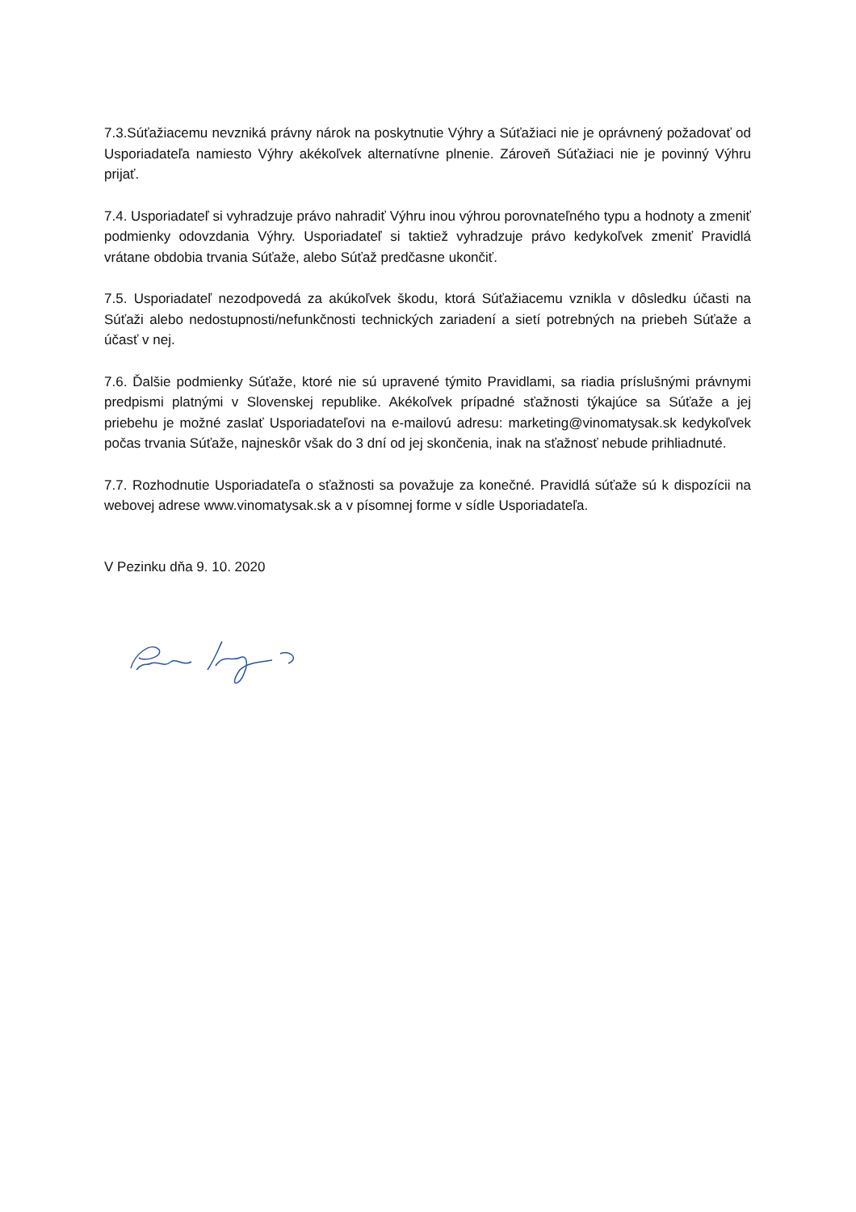7.3.Súťažiacemu nevzniká právny nárok na poskytnutie Výhry a Súťažiaci nie je oprávnený požadovať od Usporiadateľa namiesto Výhry akékoľvek alternatívne plnenie. Zároveň Súťažiaci nie je povinný Výhru prijať.
7.4. Usporiadateľ si vyhradzuje právo nahradiť Výhru inou výhrou porovnateľného typu a hodnoty a zmeniť podmienky odovzdania Výhry. Usporiadateľ si taktiež vyhradzuje právo kedykoľvek zmeniť Pravidlá vrátane obdobia trvania Súťaže, alebo Súťaž predčasne ukončiť.
7.5. Usporiadateľ nezodpovedá za akúkoľvek škodu, ktorá Súťažiacemu vznikla v dôsledku účasti na Súťaži alebo nedostupnosti/nefunkčnosti technických zariadení a sietí potrebných na priebeh Súťaže a účasť v nej.
7.6. Ďalšie podmienky Súťaže, ktoré nie sú upravené týmito Pravidlami, sa riadia príslušnými právnymi predpismi platnými v Slovenskej republike. Akékoľvek prípadné sťažnosti týkajúce sa Súťaže a jej priebehu je možné zaslať Usporiadateľovi na e-mailovú adresu: marketing@vinomatysak.sk kedykoľvek počas trvania Súťaže, najneskôr však do 3 dní od jej skončenia, inak na sťažnosť nebude prihliadnuté.
7.7. Rozhodnutie Usporiadateľa o sťažnosti sa považuje za konečné. Pravidlá súťaže sú k dispozícii na webovej adrese www.vinomatysak.sk a v písomnej forme v sídle Usporiadateľa.
V Pezinku dňa 9. 10. 2020